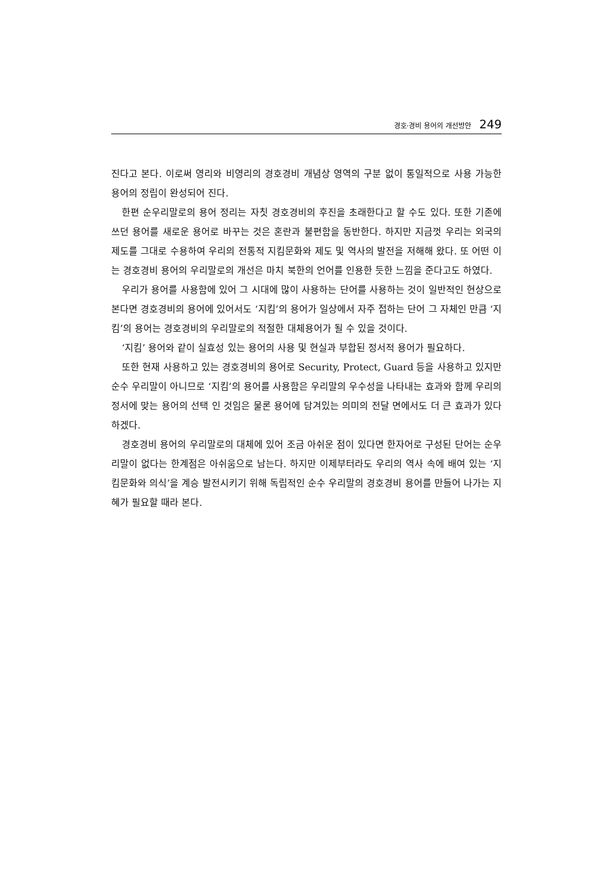경호·경비 용어의 개선방안 249
진다고 본다. 이로써 영리와 비영리의 경호경비 개념상 영역의 구분 없이 통일적으로 사용 가능한 용어의 정립이 완성되어 진다.
한편 순우리말로의 용어 정리는 자칫 경호경비의 후진을 초래한다고 할 수도 있다. 또한 기존에 쓰던 용어를 새로운 용어로 바꾸는 것은 혼란과 불편함을 동반한다. 하지만 지금껏 우리는 외국의 제도를 그대로 수용하여 우리의 전통적 지킴문화와 제도 및 역사의 발전을 저해해 왔다. 또 어떤 이는 경호경비 용어의 우리말로의 개선은 마치 북한의 언어를 인용한 듯한 느낌을 준다고도 하였다.
우리가 용어를 사용함에 있어 그 시대에 많이 사용하는 단어를 사용하는 것이 일반적인 현상으로 본다면 경호경비의 용어에 있어서도 ‘지킴’의 용어가 일상에서 자주 접하는 단어 그 자체인 만큼 ‘지킴’의 용어는 경호경비의 우리말로의 적절한 대체용어가 될 수 있을 것이다.
‘지킴’ 용어와 같이 실효성 있는 용어의 사용 및 현실과 부합된 정서적 용어가 필요하다.
또한 현재 사용하고 있는 경호경비의 용어로 Security, Protect, Guard 등을 사용하고 있지만 순수 우리말이 아니므로 ‘지킴’의 용어를 사용함은 우리말의 우수성을 나타내는 효과와 함께 우리의 정서에 맞는 용어의 선택 인 것임은 물론 용어에 담겨있는 의미의 전달 면에서도 더 큰 효과가 있다 하겠다.
경호경비 용어의 우리말로의 대체에 있어 조금 아쉬운 점이 있다면 한자어로 구성된 단어는 순우리말이 없다는 한계점은 아쉬움으로 남는다. 하지만 이제부터라도 우리의 역사 속에 배여 있는 ‘지킴문화와 의식’을 계승 발전시키기 위해 독립적인 순수 우리말의 경호경비 용어를 만들어 나가는 지혜가 필요할 때라 본다.